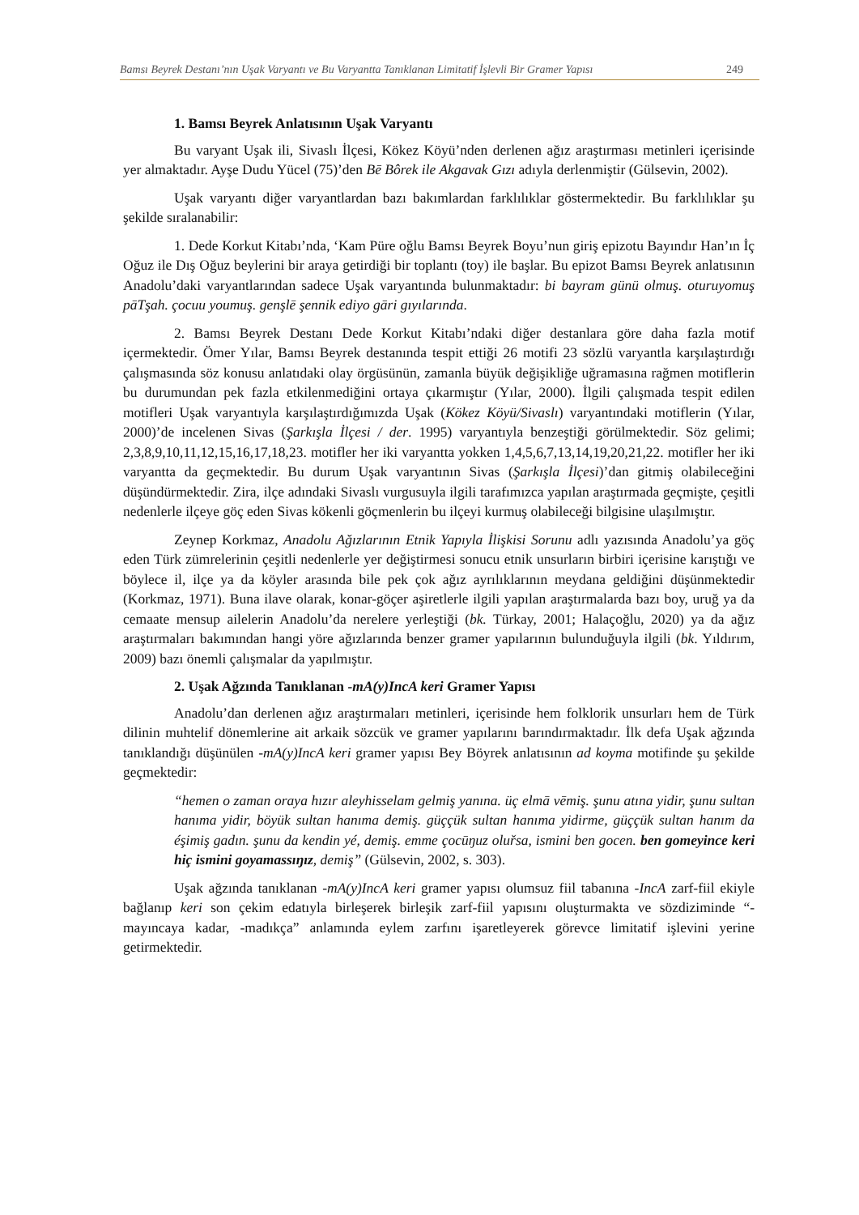Bamsı Beyrek Destanı’nın Uşak Varyantı ve Bu Varyantta Tanıklanan Limitatif İşlevli Bir Gramer Yapısı 249
1. Bamsı Beyrek Anlatısının Uşak Varyantı
Bu varyant Uşak ili, Sivaslı İlçesi, Kökez Köyü’nden derlenen ağız araştırması metinleri içerisinde yer almaktadır. Ayşe Dudu Yücel (75)’den Bē Bôrek ile Akgavak Gızı adıyla derlenmiştir (Gülsevin, 2002).
Uşak varyantı diğer varyantlardan bazı bakımlardan farklılıklar göstermektedir. Bu farklılıklar şu şekilde sıralanabilir:
1. Dede Korkut Kitabı’nda, ‘Kam Püre oğlu Bamsı Beyrek Boyu’nun giriş epizotu Bayındır Han’ın İç Oğuz ile Dış Oğuz beylerini bir araya getirdiği bir toplantı (toy) ile başlar. Bu epizot Bamsı Beyrek anlatısının Anadolu’daki varyantlarından sadece Uşak varyantında bulunmaktadır: bi bayram günü olmuş. oturuyomuş pāTşah. çocuu youmuş. genşlē şennik ediyo gāri gıyılarında.
2. Bamsı Beyrek Destanı Dede Korkut Kitabı’ndaki diğer destanlara göre daha fazla motif içermektedir. Ömer Yılar, Bamsı Beyrek destanında tespit ettiği 26 motifi 23 sözlü varyantla karşılaştırdığı çalışmasında söz konusu anlatıdaki olay örgüsünün, zamanla büyük değişikliğe uğramasına rağmen motiflerin bu durumundan pek fazla etkilenmediğini ortaya çıkarmıştır (Yılar, 2000). İlgili çalışmada tespit edilen motifleri Uşak varyantıyla karşılaştırdığımızda Uşak (Kökez Köyü/Sivaslı) varyantındaki motiflerin (Yılar, 2000)’de incelenen Sivas (Şarkışla İlçesi / der. 1995) varyantıyla benzeştiği görülmektedir. Söz gelimi; 2,3,8,9,10,11,12,15,16,17,18,23. motifler her iki varyantta yokken 1,4,5,6,7,13,14,19,20,21,22. motifler her iki varyantta da geçmektedir. Bu durum Uşak varyantının Sivas (Şarkışla İlçesi)’dan gitmiş olabileceğini düşündürmektedir. Zira, ilçe adındaki Sivaslı vurgusuyla ilgili tarafımızca yapılan araştırmada geçmişte, çeşitli nedenlerle ilçeye göç eden Sivas kökenli göçmenlerin bu ilçeyi kurmuş olabileceği bilgisine ulaşılmıştır.
Zeynep Korkmaz, Anadolu Ağızlarının Etnik Yapıyla İlişkisi Sorunu adlı yazısında Anadolu’ya göç eden Türk zümrelerinin çeşitli nedenlerle yer değiştirmesi sonucu etnik unsurların birbiri içerisine karıştığı ve böylece il, ilçe ya da köyler arasında bile pek çok ağız ayrılıklarının meydana geldiğini düşünmektedir (Korkmaz, 1971). Buna ilave olarak, konar-göçer aşiretlerle ilgili yapılan araştırmalarda bazı boy, uruğ ya da cemaate mensup ailelerin Anadolu’da nerelere yerleştiği (bk. Türkay, 2001; Halaçoğlu, 2020) ya da ağız araştırmaları bakımından hangi yöre ağızlarında benzer gramer yapılarının bulunduğuyla ilgili (bk. Yıldırım, 2009) bazı önemli çalışmalar da yapılmıştır.
2. Uşak Ağzında Tanıklanan -mA(y)IncA keri Gramer Yapısı
Anadolu’dan derlenen ağız araştırmaları metinleri, içerisinde hem folklorik unsurları hem de Türk dilinin muhtelif dönemlerine ait arkaik sözcük ve gramer yapılarını barındırmaktadır. İlk defa Uşak ağzında tanıklandığı düşünülen -mA(y)IncA keri gramer yapısı Bey Böyrek anlatısının ad koyma motifinde şu şekilde geçmektedir:
“hemen o zaman oraya hızır aleyhisselam gelmiş yanına. üç elmā vēmiş. şunu atına yidir, şunu sultan hanıma yidir, böyük sultan hanıma demiş. güççük sultan hanıma yidirme, güççük sultan hanım da éşimiş gadın. şunu da kendin yé, demiş. emme çocūŋuz oluřsa, ismini ben gocen. ben gomeyince keri hiç ismini goyamassıŋız, demiş” (Gülsevin, 2002, s. 303).
Uşak ağzında tanıklanan -mA(y)IncA keri gramer yapısı olumsuz fiil tabanına -IncA zarf-fiil ekiyle bağlanıp keri son çekim edatıyla birleşerek birleşik zarf-fiil yapısını oluşturmakta ve sözdiziminde “-mayıncaya kadar, -madıkça” anlamında eylem zarfını işaretleyerek görevce limitatif işlevini yerine getirmektedir.